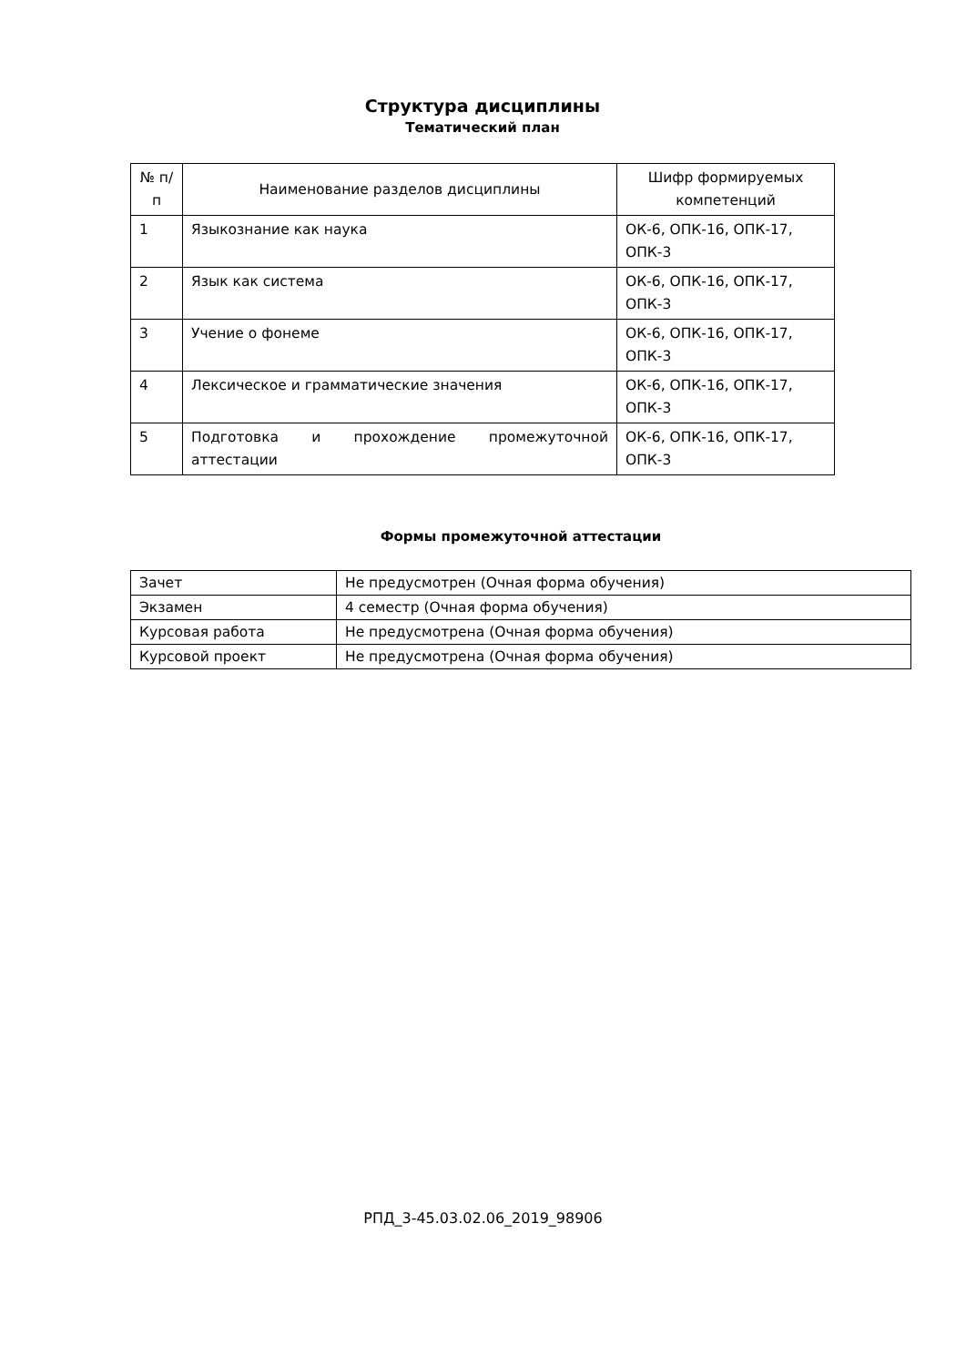Структура дисциплины
Тематический план
| № п/п | Наименование разделов дисциплины | Шифр формируемых компетенций |
| --- | --- | --- |
| 1 | Языкознание как наука | ОК-6, ОПК-16, ОПК-17, ОПК-3 |
| 2 | Язык как система | ОК-6, ОПК-16, ОПК-17, ОПК-3 |
| 3 | Учение о фонеме | ОК-6, ОПК-16, ОПК-17, ОПК-3 |
| 4 | Лексическое и грамматические значения | ОК-6, ОПК-16, ОПК-17, ОПК-3 |
| 5 | Подготовка и прохождение промежуточной аттестации | ОК-6, ОПК-16, ОПК-17, ОПК-3 |
Формы промежуточной аттестации
| Зачет | Не предусмотрен (Очная форма обучения) |
| Экзамен | 4 семестр (Очная форма обучения) |
| Курсовая работа | Не предусмотрена (Очная форма обучения) |
| Курсовой проект | Не предусмотрена (Очная форма обучения) |
РПД_3-45.03.02.06_2019_98906